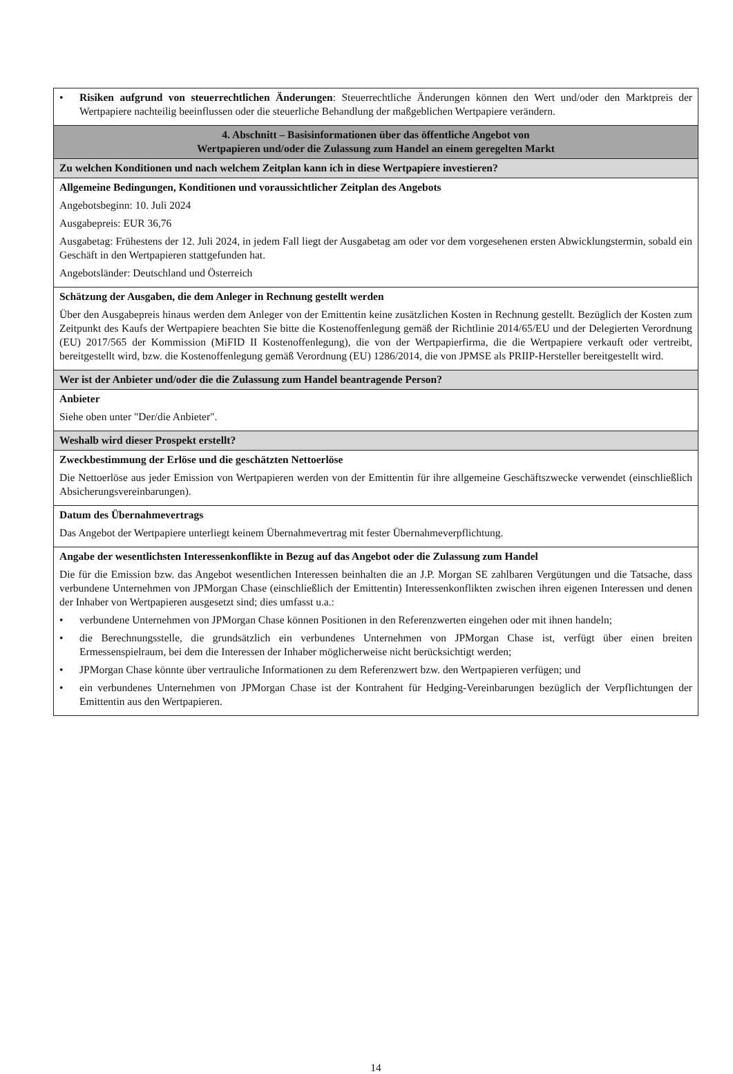| • Risiken aufgrund von steuerrechtlichen Änderungen : Steuerrechtliche Änderungen können den Wert und/oder den Marktpreis der Wertpapiere nachteilig beeinflussen oder die steuerliche Behandlung der maßgeblichen Wertpapiere verändern. |
| 4. Abschnitt – Basisinformationen über das öffentliche Angebot von Wertpapieren und/oder die Zulassung zum Handel an einem geregelten Markt |
| Zu welchen Konditionen und nach welchem Zeitplan kann ich in diese Wertpapiere investieren? |
| Allgemeine Bedingungen, Konditionen und voraussichtlicher Zeitplan des Angebots Angebotsbeginn: 10. Juli 2024 Ausgabepreis: EUR 36,76 Ausgabetag: Frühestens der 12. Juli 2024, in jedem Fall liegt der Ausgabetag am oder vor dem vorgesehenen ersten Abwicklungstermin, sobald ein Geschäft in den Wertpapieren stattgefunden hat. Angebotsländer: Deutschland und Österreich |
| Schätzung der Ausgaben, die dem Anleger in Rechnung gestellt werden Über den Ausgabepreis hinaus werden dem Anleger von der Emittentin keine zusätzlichen Kosten in Rechnung gestellt. Bezüglich der Kosten zum Zeitpunkt des Kaufs der Wertpapiere beachten Sie bitte die Kostenoffenlegung gemäß der Richtlinie 2014/65/EU und der Delegierten Verordnung (EU) 2017/565 der Kommission (MiFID II Kostenoffenlegung), die von der Wertpapierfirma, die die Wertpapiere verkauft oder vertreibt, bereitgestellt wird, bzw. die Kostenoffenlegung gemäß Verordnung (EU) 1286/2014, die von JPMSE als PRIIP-Hersteller bereitgestellt wird. |
| Wer ist der Anbieter und/oder die die Zulassung zum Handel beantragende Person? |
| Anbieter Siehe oben unter "Der/die Anbieter". |
| Weshalb wird dieser Prospekt erstellt? |
| Zweckbestimmung der Erlöse und die geschätzten Nettoerlöse Die Nettoerlöse aus jeder Emission von Wertpapieren werden von der Emittentin für ihre allgemeine Geschäftszwecke verwendet (einschließlich Absicherungsvereinbarungen). |
| Datum des Übernahmevertrags Das Angebot der Wertpapiere unterliegt keinem Übernahmevertrag mit fester Übernahmeverpflichtung. |
| Angabe der wesentlichsten Interessenkonflikte in Bezug auf das Angebot oder die Zulassung zum Handel Die für die Emission bzw. das Angebot wesentlichen Interessen beinhalten die an J.P. Morgan SE zahlbaren Vergütungen und die Tatsache, dass verbundene Unternehmen von JPMorgan Chase (einschließlich der Emittentin) Interessenkonflikten zwischen ihren eigenen Interessen und denen der Inhaber von Wertpapieren ausgesetzt sind; dies umfasst u.a.: • verbundene Unternehmen von JPMorgan Chase können Positionen in den Referenzwerten eingehen oder mit ihnen handeln; • die Berechnungsstelle, die grundsätzlich ein verbundenes Unternehmen von JPMorgan Chase ist, verfügt über einen breiten Ermessenspielraum, bei dem die Interessen der Inhaber möglicherweise nicht berücksichtigt werden; • JPMorgan Chase könnte über vertrauliche Informationen zu dem Referenzwert bzw. den Wertpapieren verfügen; und • ein verbundenes Unternehmen von JPMorgan Chase ist der Kontrahent für Hedging-Vereinbarungen bezüglich der Verpflichtungen der Emittentin aus den Wertpapieren. |
14